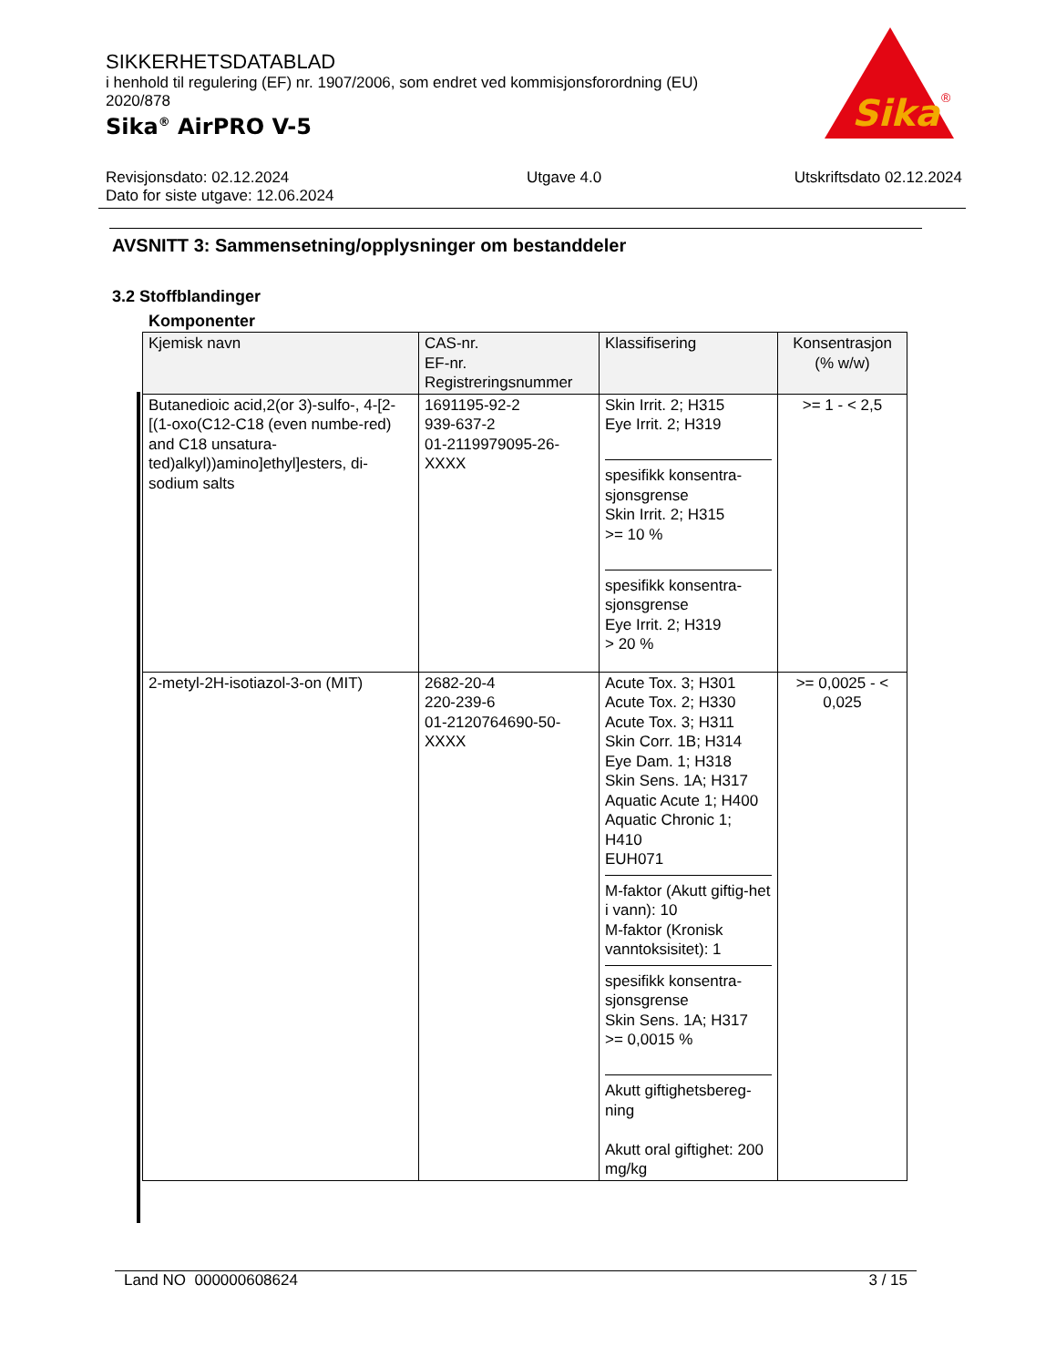SIKKERHETSDATABLAD
i henhold til regulering (EF) nr. 1907/2006, som endret ved kommisjonsforordning (EU) 2020/878
Sika<sup>®</sup> AirPRO V-5
Sika
®
Revisjonsdato: 02.12.2024
Dato for siste utgave: 12.06.2024
Utgave 4.0 Utskriftsdato 02.12.2024
AVSNITT 3: Sammensetning/opplysninger om bestanddeler
3.2 Stoffblandinger
Komponenter
| Kjemisk navn | CAS-nr. EF-nr. Registreringsnummer | Klassifisering | Konsentrasjon (% w/w) |
| --- | --- | --- | --- |
| Butanedioic acid,2(or 3)-sulfo-, 4-[2-[(1-oxo(C12-C18 (even numbe-red) and C18 unsatura-ted)alkyl))amino]ethyl]esters, di-sodium salts | 1691195-92-2 939-637-2 01-2119979095-26-XXXX | Skin Irrit. 2; H315 Eye Irrit. 2; H319 spesifikk konsentra-sjonsgrense Skin Irrit. 2; H315 >= 10 % spesifikk konsentra-sjonsgrense Eye Irrit. 2; H319 > 20 % | >= 1 - < 2,5 |
| 2-metyl-2H-isotiazol-3-on (MIT) | 2682-20-4 220-239-6 01-2120764690-50-XXXX | Acute Tox. 3; H301 Acute Tox. 2; H330 Acute Tox. 3; H311 Skin Corr. 1B; H314 Eye Dam. 1; H318 Skin Sens. 1A; H317 Aquatic Acute 1; H400 Aquatic Chronic 1; H410 EUH071 M-faktor (Akutt giftig-het i vann): 10 M-faktor (Kronisk vanntoksisitet): 1 spesifikk konsentra-sjonsgrense Skin Sens. 1A; H317 >= 0,0015 % Akutt giftighetsbereg-ning Akutt oral giftighet: 200 mg/kg | >= 0,0025 - < 0,025 |
Land NO 000000608624 3 / 15